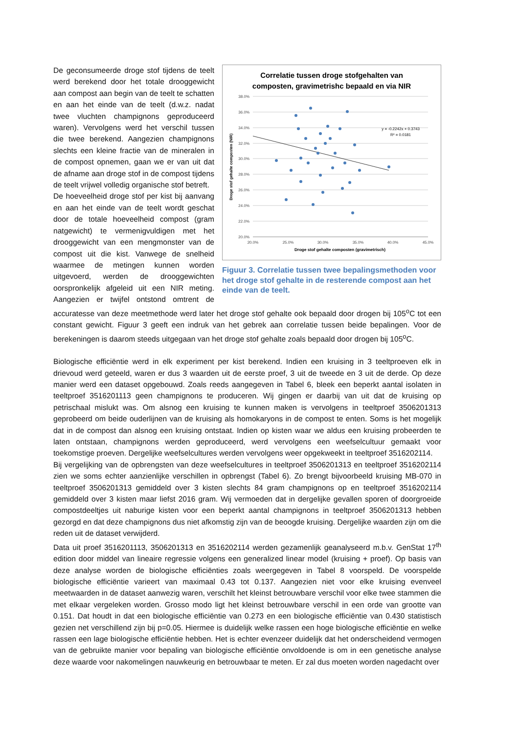Correlatie tussen droge stofgehalten van
composten, gravimetrishc bepaald en via NIR
38.0%
36.0%
34.0%
32.0%
30.0%
28.0%
26.0%
24.0%
22.0%
20.0%
20.0%
25.0%
30.0%
35.0%
40.0%
45.0%
Droge stof gehalte composten (gravimetrisch)
Droge stof gehalte composten (NIR)
y = -0.2242x + 0.3743
R² = 0.0181
Figuur 3. Correlatie tussen twee bepalingsmethoden voor het droge stof gehalte in de resterende compost aan het einde van de teelt.
De geconsumeerde droge stof tijdens de teelt werd berekend door het totale drooggewicht aan compost aan begin van de teelt te schatten en aan het einde van de teelt (d.w.z. nadat twee vluchten champignons geproduceerd waren). Vervolgens werd het verschil tussen die twee berekend. Aangezien champignons slechts een kleine fractie van de mineralen in de compost opnemen, gaan we er van uit dat de afname aan droge stof in de compost tijdens de teelt vrijwel volledig organische stof betreft.
De hoeveelheid droge stof per kist bij aanvang en aan het einde van de teelt wordt geschat door de totale hoeveelheid compost (gram natgewicht) te vermenigvuldigen met het drooggewicht van een mengmonster van de compost uit die kist. Vanwege de snelheid waarmee de metingen kunnen worden uitgevoerd, werden de drooggewichten oorspronkelijk afgeleid uit een NIR meting. Aangezien er twijfel ontstond omtrent de accuratesse van deze meetmethode werd later het droge stof gehalte ook bepaald door drogen bij 105<sup>o</sup>C tot een constant gewicht. Figuur 3 geeft een indruk van het gebrek aan correlatie tussen beide bepalingen. Voor de berekeningen is daarom steeds uitgegaan van het droge stof gehalte zoals bepaald door drogen bij 105<sup>o</sup>C.
Biologische efficiëntie werd in elk experiment per kist berekend. Indien een kruising in 3 teeltproeven elk in drievoud werd geteeld, waren er dus 3 waarden uit de eerste proef, 3 uit de tweede en 3 uit de derde. Op deze manier werd een dataset opgebouwd. Zoals reeds aangegeven in Tabel 6, bleek een beperkt aantal isolaten in teeltproef 3516201113 geen champignons te produceren. Wij gingen er daarbij van uit dat de kruising op petrischaal mislukt was. Om alsnog een kruising te kunnen maken is vervolgens in teeltproef 3506201313 geprobeerd om beide ouderlijnen van de kruising als homokaryons in de compost te enten. Soms is het mogelijk dat in de compost dan alsnog een kruising ontstaat. Indien op kisten waar we aldus een kruising probeerden te laten ontstaan, champignons werden geproduceerd, werd vervolgens een weefselcultuur gemaakt voor toekomstige proeven. Dergelijke weefselcultures werden vervolgens weer opgekweekt in teeltproef 3516202114.
Bij vergelijking van de opbrengsten van deze weefselcultures in teeltproef 3506201313 en teeltproef 3516202114 zien we soms echter aanzienlijke verschillen in opbrengst (Tabel 6). Zo brengt bijvoorbeeld kruising MB-070 in teeltproef 3506201313 gemiddeld over 3 kisten slechts 84 gram champignons op en teeltproef 3516202114 gemiddeld over 3 kisten maar liefst 2016 gram. Wij vermoeden dat in dergelijke gevallen sporen of doorgroeide compostdeeltjes uit naburige kisten voor een beperkt aantal champignons in teeltproef 3506201313 hebben gezorgd en dat deze champignons dus niet afkomstig zijn van de beoogde kruising. Dergelijke waarden zijn om die reden uit de dataset verwijderd.
Data uit proef 3516201113, 3506201313 en 3516202114 werden gezamenlijk geanalyseerd m.b.v. GenStat 17<sup>th</sup> edition door middel van lineaire regressie volgens een generalized linear model (kruising + proef). Op basis van deze analyse worden de biologische efficiënties zoals weergegeven in Tabel 8 voorspeld. De voorspelde biologische efficiëntie varieert van maximaal 0.43 tot 0.137. Aangezien niet voor elke kruising evenveel meetwaarden in de dataset aanwezig waren, verschilt het kleinst betrouwbare verschil voor elke twee stammen die met elkaar vergeleken worden. Grosso modo ligt het kleinst betrouwbare verschil in een orde van grootte van 0.151. Dat houdt in dat een biologische efficiëntie van 0.273 en een biologische efficiëntie van 0.430 statistisch gezien net verschillend zijn bij p=0.05. Hiermee is duidelijk welke rassen een hoge biologische efficiëntie en welke rassen een lage biologische efficiëntie hebben. Het is echter evenzeer duidelijk dat het onderscheidend vermogen van de gebruikte manier voor bepaling van biologische efficiëntie onvoldoende is om in een genetische analyse deze waarde voor nakomelingen nauwkeurig en betrouwbaar te meten. Er zal dus moeten worden nagedacht over